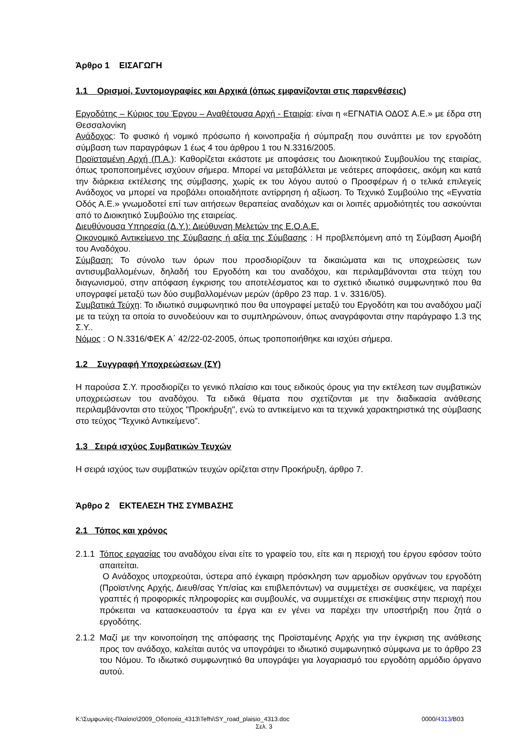Άρθρο 1 ΕΙΣΑΓΩΓΗ
1.1 Ορισμοί, Συντομογραφίες και Αρχικά (όπως εμφανίζονται στις παρενθέσεις)
Εργοδότης – Κύριος του Έργου – Αναθέτουσα Αρχή - Εταιρία: είναι η «ΕΓΝΑΤΙΑ ΟΔΟΣ Α.Ε.» με έδρα στη Θεσσαλονίκη
Ανάδοχος: Το φυσικό ή νομικό πρόσωπο ή κοινοπραξία ή σύμπραξη που συνάπτει με τον εργοδότη σύμβαση των παραγράφων 1 έως 4 του άρθρου 1 του Ν.3316/2005.
Προϊσταμένη Αρχή (Π.Α.): Καθορίζεται εκάστοτε με αποφάσεις του Διοικητικού Συμβουλίου της εταιρίας, όπως τροποποιημένες ισχύουν σήμερα. Μπορεί να μεταβάλλεται με νεότερες αποφάσεις, ακόμη και κατά την διάρκεια εκτέλεσης της σύμβασης, χωρίς εκ του λόγου αυτού ο Προσφέρων ή ο τελικά επιλεγείς Ανάδοχος να μπορεί να προβάλει οποιαδήποτε αντίρρηση ή αξίωση. Το Τεχνικό Συμβούλιο της «Εγνατία Οδός Α.Ε.» γνωμοδοτεί επί των αιτήσεων θεραπείας αναδόχων και οι λοιπές αρμοδιότητές του ασκούνται από το Διοικητικό Συμβούλιο της εταιρείας.
Διευθύνουσα Υπηρεσία (Δ.Υ.): Διεύθυνση Μελετών της Ε.Ο.Α.Ε.
Οικονομικό Αντικείμενο της Σύμβασης ή αξία της Σύμβασης : Η προβλεπόμενη από τη Σύμβαση Αμοιβή του Αναδόχου.
Σύμβαση: Το σύνολο των όρων που προσδιορίζουν τα δικαιώματα και τις υποχρεώσεις των αντισυμβαλλομένων, δηλαδή του Εργοδότη και του αναδόχου, και περιλαμβάνονται στα τεύχη του διαγωνισμού, στην απόφαση έγκρισης του αποτελέσματος και το σχετικό ιδιωτικό συμφωνητικό που θα υπογραφεί μεταξύ των δύο συμβαλλομένων μερών (άρθρο 23 παρ. 1 ν. 3316/05).
Συμβατικά Τεύχη: Το ιδιωτικό συμφωνητικό που θα υπογραφεί μεταξύ του Εργοδότη και του αναδόχου μαζί με τα τεύχη τα οποία το συνοδεύουν και το συμπληρώνουν, όπως αναγράφονται στην παράγραφο 1.3 της Σ.Υ..
Νόμος : Ο Ν.3316/ΦΕΚ Α΄ 42/22-02-2005, όπως τροποποιήθηκε και ισχύει σήμερα.
1.2 Συγγραφή Υποχρεώσεων (ΣΥ)
Η παρούσα Σ.Υ. προσδιορίζει το γενικό πλαίσιο και τους ειδικούς όρους για την εκτέλεση των συμβατικών υποχρεώσεων του αναδόχου. Τα ειδικά θέματα που σχετίζονται με την διαδικασία ανάθεσης περιλαμβάνονται στο τεύχος "Προκήρυξη", ενώ το αντικείμενο και τα τεχνικά χαρακτηριστικά της σύμβασης στο τεύχος “Τεχνικό Αντικείμενο”.
1.3 Σειρά ισχύος Συμβατικών Τευχών
Η σειρά ισχύος των συμβατικών τευχών ορίζεται στην Προκήρυξη, άρθρο 7.
Άρθρο 2 ΕΚΤΕΛΕΣΗ ΤΗΣ ΣΥΜΒΑΣΗΣ
2.1 Τόπος και χρόνος
2.1.1
Τόπος εργασίας του αναδόχου είναι είτε το γραφείο του, είτε και η περιοχή του έργου εφόσον τούτο απαιτείται.
Ο Ανάδοχος υποχρεούται, ύστερα από έγκαιρη πρόσκληση των αρμοδίων οργάνων του εργοδότη (Προϊστ/νης Αρχής, Διευθ/σας Υπ/σίας και επιβλεπόντων) να συμμετέχει σε συσκέψεις, να παρέχει γραπτές ή προφορικές πληροφορίες και συμβουλές, να συμμετέχει σε επισκέψεις στην περιοχή που πρόκειται να κατασκευαστούν τα έργα και εν γένει να παρέχει την υποστήριξη που ζητά ο εργοδότης.
2.1.2
Μαζί με την κοινοποίηση της απόφασης της Προϊσταμένης Αρχής για την έγκριση της ανάθεσης προς τον ανάδοχο, καλείται αυτός να υπογράψει το ιδιωτικό συμφωνητικό σύμφωνα με το άρθρο 23 του Νόμου. Το ιδιωτικό συμφωνητικό θα υπογράψει για λογαριασμό του εργοδότη αρμόδιο όργανο αυτού.
K:\Συμφωνίες-Πλαίσιο\2009_Οδοποιία_4313\Tefhi\SY_road_plaisio_4313.doc 0000/4313/B03
Σελ. 3